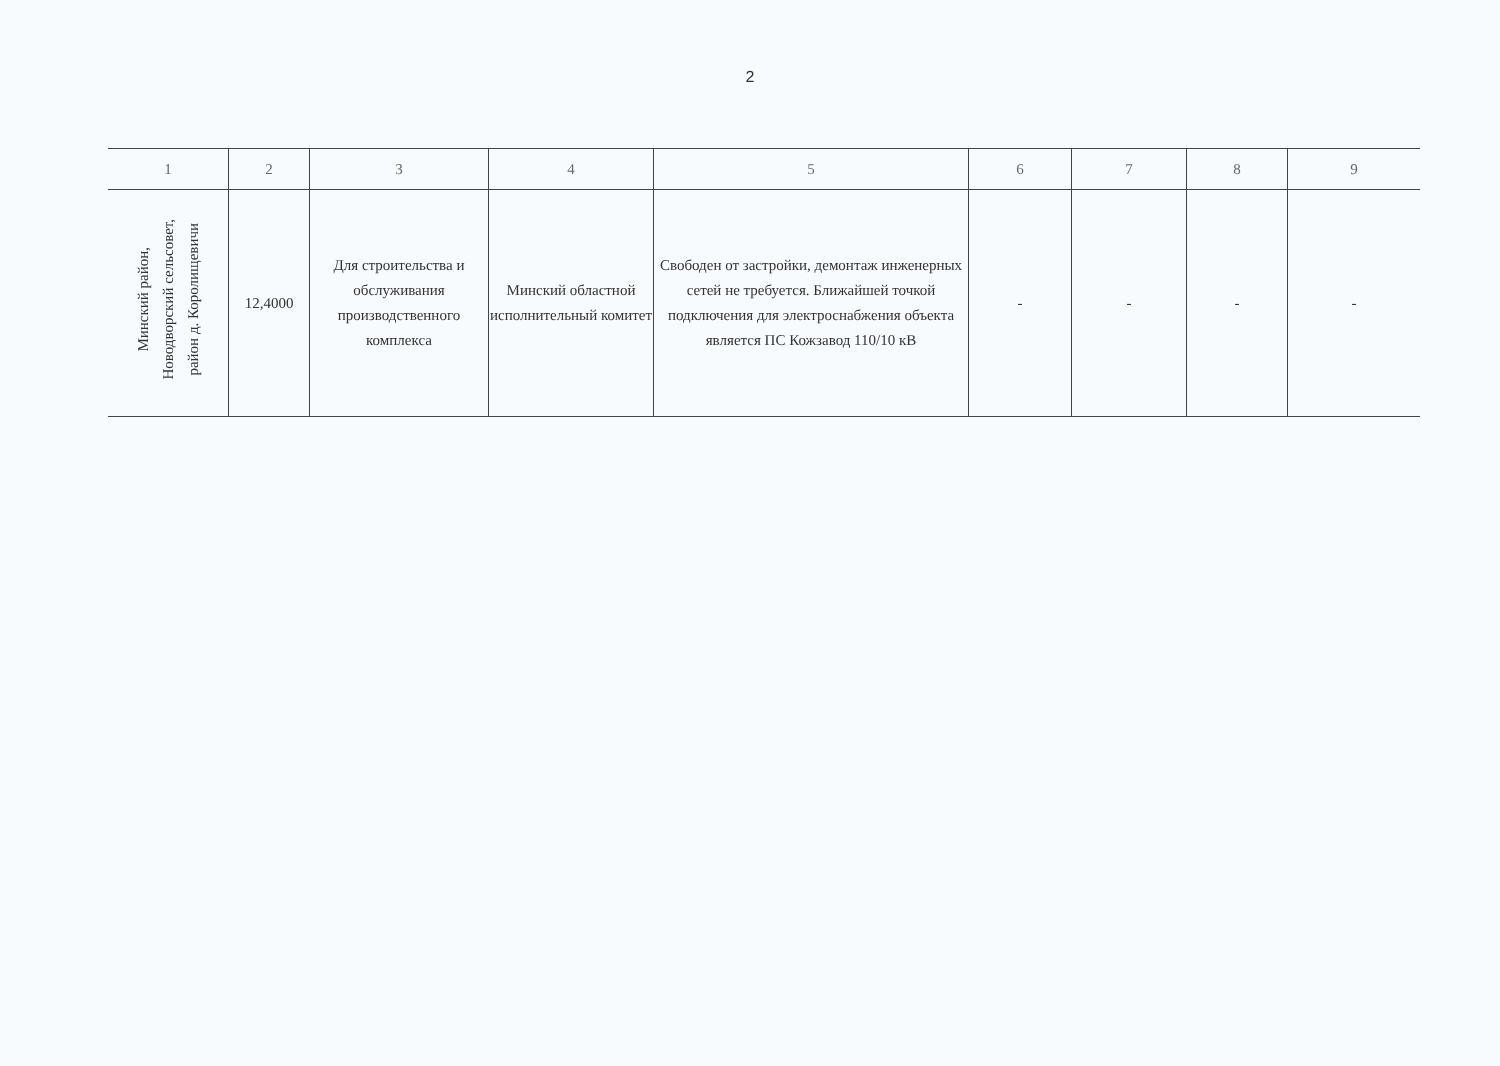2
| 1 | 2 | 3 | 4 | 5 | 6 | 7 | 8 | 9 |
| --- | --- | --- | --- | --- | --- | --- | --- | --- |
| Минский район, Новодворский сельсовет, район д. Королищевичи | 12,4000 | Для строительства и обслуживания производственного комплекса | Минский областной исполнительный комитет | Свободен от застройки, демонтаж инженерных сетей не требуется. Ближайшей точкой подключения для электроснабжения объекта является ПС Кожзавод 110/10 кВ | - | - | - | - |